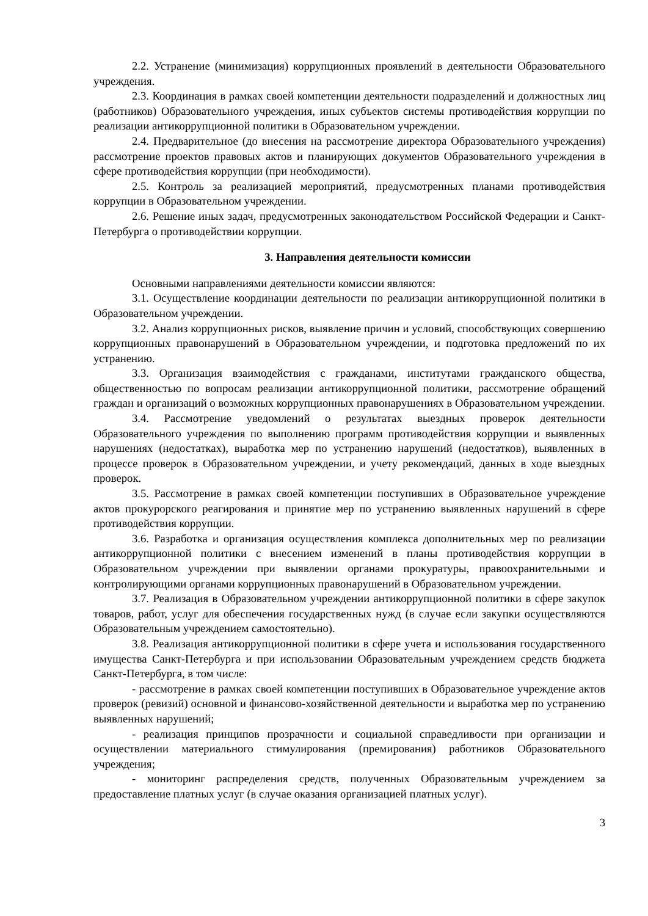2.2. Устранение (минимизация) коррупционных проявлений в деятельности Образовательного учреждения.
2.3. Координация в рамках своей компетенции деятельности подразделений и должностных лиц (работников) Образовательного учреждения, иных субъектов системы противодействия коррупции по реализации антикоррупционной политики в Образовательном учреждении.
2.4. Предварительное (до внесения на рассмотрение директора Образовательного учреждения) рассмотрение проектов правовых актов и планирующих документов Образовательного учреждения в сфере противодействия коррупции (при необходимости).
2.5. Контроль за реализацией мероприятий, предусмотренных планами противодействия коррупции в Образовательном учреждении.
2.6. Решение иных задач, предусмотренных законодательством Российской Федерации и Санкт-Петербурга о противодействии коррупции.
3. Направления деятельности комиссии
Основными направлениями деятельности комиссии являются:
3.1. Осуществление координации деятельности по реализации антикоррупционной политики в Образовательном учреждении.
3.2. Анализ коррупционных рисков, выявление причин и условий, способствующих совершению коррупционных правонарушений в Образовательном учреждении, и подготовка предложений по их устранению.
3.3. Организация взаимодействия с гражданами, институтами гражданского общества, общественностью по вопросам реализации антикоррупционной политики, рассмотрение обращений граждан и организаций о возможных коррупционных правонарушениях в Образовательном учреждении.
3.4. Рассмотрение уведомлений о результатах выездных проверок деятельности Образовательного учреждения по выполнению программ противодействия коррупции и выявленных нарушениях (недостатках), выработка мер по устранению нарушений (недостатков), выявленных в процессе проверок в Образовательном учреждении, и учету рекомендаций, данных в ходе выездных проверок.
3.5. Рассмотрение в рамках своей компетенции поступивших в Образовательное учреждение актов прокурорского реагирования и принятие мер по устранению выявленных нарушений в сфере противодействия коррупции.
3.6. Разработка и организация осуществления комплекса дополнительных мер по реализации антикоррупционной политики с внесением изменений в планы противодействия коррупции в Образовательном учреждении при выявлении органами прокуратуры, правоохранительными и контролирующими органами коррупционных правонарушений в Образовательном учреждении.
3.7. Реализация в Образовательном учреждении антикоррупционной политики в сфере закупок товаров, работ, услуг для обеспечения государственных нужд (в случае если закупки осуществляются Образовательным учреждением самостоятельно).
3.8. Реализация антикоррупционной политики в сфере учета и использования государственного имущества Санкт-Петербурга и при использовании Образовательным учреждением средств бюджета Санкт-Петербурга, в том числе:
- рассмотрение в рамках своей компетенции поступивших в Образовательное учреждение актов проверок (ревизий) основной и финансово-хозяйственной деятельности и выработка мер по устранению выявленных нарушений;
- реализация принципов прозрачности и социальной справедливости при организации и осуществлении материального стимулирования (премирования) работников Образовательного учреждения;
- мониторинг распределения средств, полученных Образовательным учреждением за предоставление платных услуг (в случае оказания организацией платных услуг).
3